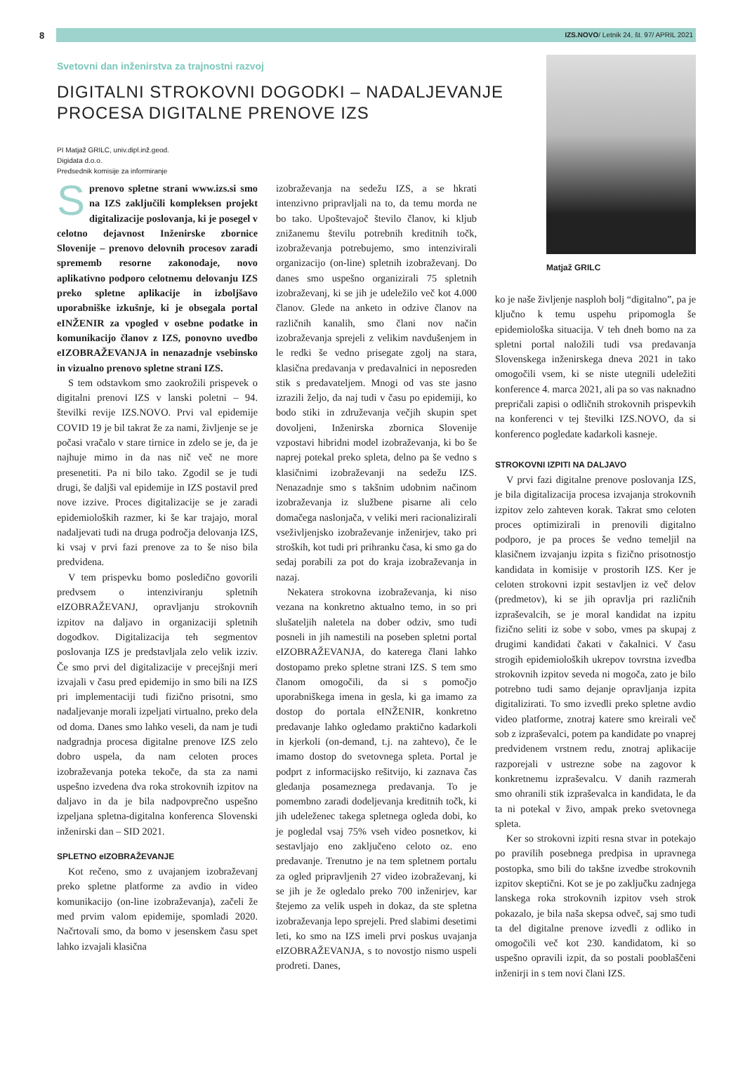8
IZS.NOVO/ Letnik 24, št. 97/ APRIL 2021
Svetovni dan inženirstva za trajnostni razvoj
DIGITALNI STROKOVNI DOGODKI – NADALJEVANJE
PROCESA DIGITALNE PRENOVE IZS
PI Matjaž GRILC, univ.dipl.inž.geod.
Digidata d.o.o.
Predsednik komisije za informiranje
Matjaž GRILC
Sprenovo spletne strani www.izs.si smo na IZS zaključili kompleksen projekt digitalizacije poslovanja, ki je posegel v celotno dejavnost Inženirske zbornice Slovenije – prenovo delovnih procesov zaradi sprememb resorne zakonodaje, novo aplikativno podporo celotnemu delovanju IZS preko spletne aplikacije in izboljšavo uporabniške izkušnje, ki je obsegala portal eINŽENIR za vpogled v osebne podatke in komunikacijo članov z IZS, ponovno uvedbo eIZOBRAŽEVANJA in nenazadnje vsebinsko in vizualno prenovo spletne strani IZS.
S tem odstavkom smo zaokrožili prispevek o digitalni prenovi IZS v lanski poletni – 94. številki revije IZS.NOVO. Prvi val epidemije COVID 19 je bil takrat že za nami, življenje se je počasi vračalo v stare tirnice in zdelo se je, da je najhuje mimo in da nas nič več ne more presenetiti. Pa ni bilo tako. Zgodil se je tudi drugi, še daljši val epidemije in IZS postavil pred nove izzive. Proces digitalizacije se je zaradi epidemioloških razmer, ki še kar trajajo, moral nadaljevati tudi na druga področja delovanja IZS, ki vsaj v prvi fazi prenove za to še niso bila predvidena.
V tem prispevku bomo posledično govorili predvsem o intenziviranju spletnih eIZOBRAŽEVANJ, opravljanju strokovnih izpitov na daljavo in organizaciji spletnih dogodkov. Digitalizacija teh segmentov poslovanja IZS je predstavljala zelo velik izziv. Če smo prvi del digitalizacije v precejšnji meri izvajali v času pred epidemijo in smo bili na IZS pri implementaciji tudi fizično prisotni, smo nadaljevanje morali izpeljati virtualno, preko dela od doma. Danes smo lahko veseli, da nam je tudi nadgradnja procesa digitalne prenove IZS zelo dobro uspela, da nam celoten proces izobraževanja poteka tekoče, da sta za nami uspešno izvedena dva roka strokovnih izpitov na daljavo in da je bila nadpovprečno uspešno izpeljana spletna-digitalna konferenca Slovenski inženirski dan – SID 2021.
SPLETNO eIZOBRAŽEVANJE
Kot rečeno, smo z uvajanjem izobraževanj preko spletne platforme za avdio in video komunikacijo (on-line izobraževanja), začeli že med prvim valom epidemije, spomladi 2020. Načrtovali smo, da bomo v jesenskem času spet lahko izvajali klasična
izobraževanja na sedežu IZS, a se hkrati intenzivno pripravljali na to, da temu morda ne bo tako. Upoštevajoč število članov, ki kljub znižanemu številu potrebnih kreditnih točk, izobraževanja potrebujemo, smo intenzivirali organizacijo (on-line) spletnih izobraževanj. Do danes smo uspešno organizirali 75 spletnih izobraževanj, ki se jih je udeležilo več kot 4.000 članov. Glede na anketo in odzive članov na različnih kanalih, smo člani nov način izobraževanja sprejeli z velikim navdušenjem in le redki še vedno prisegate zgolj na stara, klasična predavanja v predavalnici in neposreden stik s predavateljem. Mnogi od vas ste jasno izrazili željo, da naj tudi v času po epidemiji, ko bodo stiki in združevanja večjih skupin spet dovoljeni, Inženirska zbornica Slovenije vzpostavi hibridni model izobraževanja, ki bo še naprej potekal preko spleta, delno pa še vedno s klasičnimi izobraževanji na sedežu IZS. Nenazadnje smo s takšnim udobnim načinom izobraževanja iz službene pisarne ali celo domačega naslonjača, v veliki meri racionalizirali vseživljenjsko izobraževanje inženirjev, tako pri stroških, kot tudi pri prihranku časa, ki smo ga do sedaj porabili za pot do kraja izobraževanja in nazaj.
Nekatera strokovna izobraževanja, ki niso vezana na konkretno aktualno temo, in so pri slušateljih naletela na dober odziv, smo tudi posneli in jih namestili na poseben spletni portal eIZOBRAŽEVANJA, do katerega člani lahko dostopamo preko spletne strani IZS. S tem smo članom omogočili, da si s pomočjo uporabniškega imena in gesla, ki ga imamo za dostop do portala eINŽENIR, konkretno predavanje lahko ogledamo praktično kadarkoli in kjerkoli (on-demand, t.j. na zahtevo), če le imamo dostop do svetovnega spleta. Portal je podprt z informacijsko rešitvijo, ki zaznava čas gledanja posameznega predavanja. To je pomembno zaradi dodeljevanja kreditnih točk, ki jih udeleženec takega spletnega ogleda dobi, ko je pogledal vsaj 75% vseh video posnetkov, ki sestavljajo eno zaključeno celoto oz. eno predavanje. Trenutno je na tem spletnem portalu za ogled pripravljenih 27 video izobraževanj, ki se jih je že ogledalo preko 700 inženirjev, kar štejemo za velik uspeh in dokaz, da ste spletna izobraževanja lepo sprejeli. Pred slabimi desetimi leti, ko smo na IZS imeli prvi poskus uvajanja eIZOBRAŽEVANJA, s to novostjo nismo uspeli prodreti. Danes,
ko je naše življenje nasploh bolj “digitalno”, pa je ključno k temu uspehu pripomogla še epidemiološka situacija. V teh dneh bomo na za spletni portal naložili tudi vsa predavanja Slovenskega inženirskega dneva 2021 in tako omogočili vsem, ki se niste utegnili udeležiti konference 4. marca 2021, ali pa so vas naknadno prepričali zapisi o odličnih strokovnih prispevkih na konferenci v tej številki IZS.NOVO, da si konferenco pogledate kadarkoli kasneje.
STROKOVNI IZPITI NA DALJAVO
V prvi fazi digitalne prenove poslovanja IZS, je bila digitalizacija procesa izvajanja strokovnih izpitov zelo zahteven korak. Takrat smo celoten proces optimizirali in prenovili digitalno podporo, je pa proces še vedno temeljil na klasičnem izvajanju izpita s fizično prisotnostjo kandidata in komisije v prostorih IZS. Ker je celoten strokovni izpit sestavljen iz več delov (predmetov), ki se jih opravlja pri različnih izpraševalcih, se je moral kandidat na izpitu fizično seliti iz sobe v sobo, vmes pa skupaj z drugimi kandidati čakati v čakalnici. V času strogih epidemioloških ukrepov tovrstna izvedba strokovnih izpitov seveda ni mogoča, zato je bilo potrebno tudi samo dejanje opravljanja izpita digitalizirati. To smo izvedli preko spletne avdio video platforme, znotraj katere smo kreirali več sob z izpraševalci, potem pa kandidate po vnaprej predvidenem vrstnem redu, znotraj aplikacije razporejali v ustrezne sobe na zagovor k konkretnemu izpraševalcu. V danih razmerah smo ohranili stik izpraševalca in kandidata, le da ta ni potekal v živo, ampak preko svetovnega spleta.
Ker so strokovni izpiti resna stvar in potekajo po pravilih posebnega predpisa in upravnega postopka, smo bili do takšne izvedbe strokovnih izpitov skeptični. Kot se je po zaključku zadnjega lanskega roka strokovnih izpitov vseh strok pokazalo, je bila naša skepsa odveč, saj smo tudi ta del digitalne prenove izvedli z odliko in omogočili več kot 230. kandidatom, ki so uspešno opravili izpit, da so postali pooblaščeni inženirji in s tem novi člani IZS.